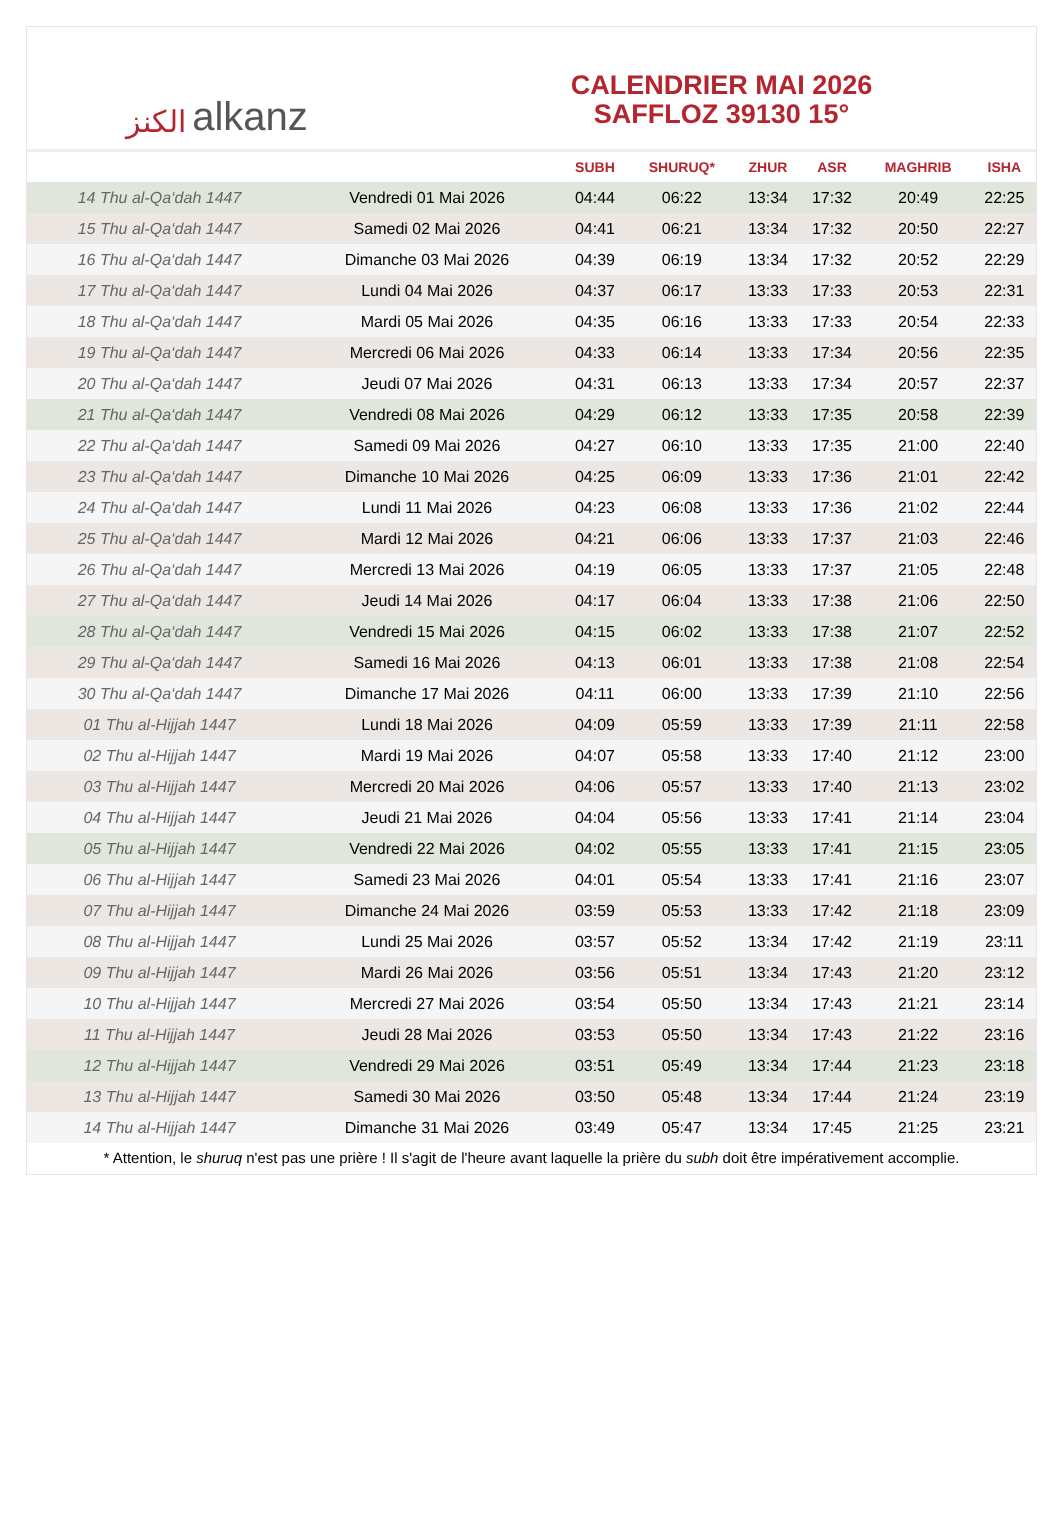ﺍﻟﻜﻨﺰ alkanz
CALENDRIER MAI 2026
SAFFLOZ 39130 15°
| | | SUBH | SHURUQ* | ZHUR | ASR | MAGHRIB | ISHA |
| --- | --- | --- | --- | --- | --- | --- | --- |
| 14 Thu al-Qa‘dah 1447 | Vendredi 01 Mai 2026 | 04:44 | 06:22 | 13:34 | 17:32 | 20:49 | 22:25 |
| 15 Thu al-Qa‘dah 1447 | Samedi 02 Mai 2026 | 04:41 | 06:21 | 13:34 | 17:32 | 20:50 | 22:27 |
| 16 Thu al-Qa‘dah 1447 | Dimanche 03 Mai 2026 | 04:39 | 06:19 | 13:34 | 17:32 | 20:52 | 22:29 |
| 17 Thu al-Qa‘dah 1447 | Lundi 04 Mai 2026 | 04:37 | 06:17 | 13:33 | 17:33 | 20:53 | 22:31 |
| 18 Thu al-Qa‘dah 1447 | Mardi 05 Mai 2026 | 04:35 | 06:16 | 13:33 | 17:33 | 20:54 | 22:33 |
| 19 Thu al-Qa‘dah 1447 | Mercredi 06 Mai 2026 | 04:33 | 06:14 | 13:33 | 17:34 | 20:56 | 22:35 |
| 20 Thu al-Qa‘dah 1447 | Jeudi 07 Mai 2026 | 04:31 | 06:13 | 13:33 | 17:34 | 20:57 | 22:37 |
| 21 Thu al-Qa‘dah 1447 | Vendredi 08 Mai 2026 | 04:29 | 06:12 | 13:33 | 17:35 | 20:58 | 22:39 |
| 22 Thu al-Qa‘dah 1447 | Samedi 09 Mai 2026 | 04:27 | 06:10 | 13:33 | 17:35 | 21:00 | 22:40 |
| 23 Thu al-Qa‘dah 1447 | Dimanche 10 Mai 2026 | 04:25 | 06:09 | 13:33 | 17:36 | 21:01 | 22:42 |
| 24 Thu al-Qa‘dah 1447 | Lundi 11 Mai 2026 | 04:23 | 06:08 | 13:33 | 17:36 | 21:02 | 22:44 |
| 25 Thu al-Qa‘dah 1447 | Mardi 12 Mai 2026 | 04:21 | 06:06 | 13:33 | 17:37 | 21:03 | 22:46 |
| 26 Thu al-Qa‘dah 1447 | Mercredi 13 Mai 2026 | 04:19 | 06:05 | 13:33 | 17:37 | 21:05 | 22:48 |
| 27 Thu al-Qa‘dah 1447 | Jeudi 14 Mai 2026 | 04:17 | 06:04 | 13:33 | 17:38 | 21:06 | 22:50 |
| 28 Thu al-Qa‘dah 1447 | Vendredi 15 Mai 2026 | 04:15 | 06:02 | 13:33 | 17:38 | 21:07 | 22:52 |
| 29 Thu al-Qa‘dah 1447 | Samedi 16 Mai 2026 | 04:13 | 06:01 | 13:33 | 17:38 | 21:08 | 22:54 |
| 30 Thu al-Qa‘dah 1447 | Dimanche 17 Mai 2026 | 04:11 | 06:00 | 13:33 | 17:39 | 21:10 | 22:56 |
| 01 Thu al-Hijjah 1447 | Lundi 18 Mai 2026 | 04:09 | 05:59 | 13:33 | 17:39 | 21:11 | 22:58 |
| 02 Thu al-Hijjah 1447 | Mardi 19 Mai 2026 | 04:07 | 05:58 | 13:33 | 17:40 | 21:12 | 23:00 |
| 03 Thu al-Hijjah 1447 | Mercredi 20 Mai 2026 | 04:06 | 05:57 | 13:33 | 17:40 | 21:13 | 23:02 |
| 04 Thu al-Hijjah 1447 | Jeudi 21 Mai 2026 | 04:04 | 05:56 | 13:33 | 17:41 | 21:14 | 23:04 |
| 05 Thu al-Hijjah 1447 | Vendredi 22 Mai 2026 | 04:02 | 05:55 | 13:33 | 17:41 | 21:15 | 23:05 |
| 06 Thu al-Hijjah 1447 | Samedi 23 Mai 2026 | 04:01 | 05:54 | 13:33 | 17:41 | 21:16 | 23:07 |
| 07 Thu al-Hijjah 1447 | Dimanche 24 Mai 2026 | 03:59 | 05:53 | 13:33 | 17:42 | 21:18 | 23:09 |
| 08 Thu al-Hijjah 1447 | Lundi 25 Mai 2026 | 03:57 | 05:52 | 13:34 | 17:42 | 21:19 | 23:11 |
| 09 Thu al-Hijjah 1447 | Mardi 26 Mai 2026 | 03:56 | 05:51 | 13:34 | 17:43 | 21:20 | 23:12 |
| 10 Thu al-Hijjah 1447 | Mercredi 27 Mai 2026 | 03:54 | 05:50 | 13:34 | 17:43 | 21:21 | 23:14 |
| 11 Thu al-Hijjah 1447 | Jeudi 28 Mai 2026 | 03:53 | 05:50 | 13:34 | 17:43 | 21:22 | 23:16 |
| 12 Thu al-Hijjah 1447 | Vendredi 29 Mai 2026 | 03:51 | 05:49 | 13:34 | 17:44 | 21:23 | 23:18 |
| 13 Thu al-Hijjah 1447 | Samedi 30 Mai 2026 | 03:50 | 05:48 | 13:34 | 17:44 | 21:24 | 23:19 |
| 14 Thu al-Hijjah 1447 | Dimanche 31 Mai 2026 | 03:49 | 05:47 | 13:34 | 17:45 | 21:25 | 23:21 |
* Attention, le shuruq n'est pas une prière ! Il s'agit de l'heure avant laquelle la prière du subh doit être impérativement accomplie.